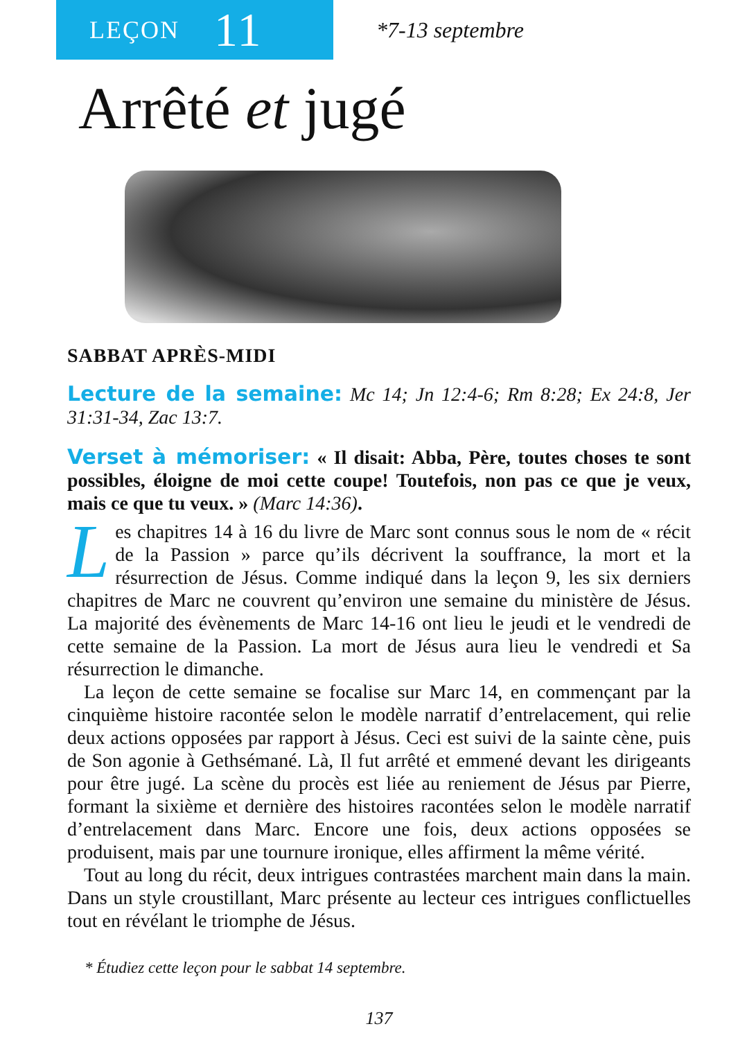LEÇON 11
*7-13 septembre
Arrêté et jugé
SABBAT APRÈS-MIDI
Lecture de la semaine: Mc 14; Jn 12:4-6; Rm 8:28; Ex 24:8, Jer 31:31-34, Zac 13:7.
Verset à mémoriser: « Il disait: Abba, Père, toutes choses te sont possibles, éloigne de moi cette coupe! Toutefois, non pas ce que je veux, mais ce que tu veux. » (Marc 14:36).
Les chapitres 14 à 16 du livre de Marc sont connus sous le nom de « récit de la Passion » parce qu’ils décrivent la souffrance, la mort et la résurrection de Jésus. Comme indiqué dans la leçon 9, les six derniers chapitres de Marc ne couvrent qu’environ une semaine du ministère de Jésus. La majorité des évènements de Marc 14-16 ont lieu le jeudi et le vendredi de cette semaine de la Passion. La mort de Jésus aura lieu le vendredi et Sa résurrection le dimanche.
La leçon de cette semaine se focalise sur Marc 14, en commençant par la cinquième histoire racontée selon le modèle narratif d’entrelacement, qui relie deux actions opposées par rapport à Jésus. Ceci est suivi de la sainte cène, puis de Son agonie à Gethsémané. Là, Il fut arrêté et emmené devant les dirigeants pour être jugé. La scène du procès est liée au reniement de Jésus par Pierre, formant la sixième et dernière des histoires racontées selon le modèle narratif d’entrelacement dans Marc. Encore une fois, deux actions opposées se produisent, mais par une tournure ironique, elles affirment la même vérité.
Tout au long du récit, deux intrigues contrastées marchent main dans la main. Dans un style croustillant, Marc présente au lecteur ces intrigues conflictuelles tout en révélant le triomphe de Jésus.
* Étudiez cette leçon pour le sabbat 14 septembre.
137